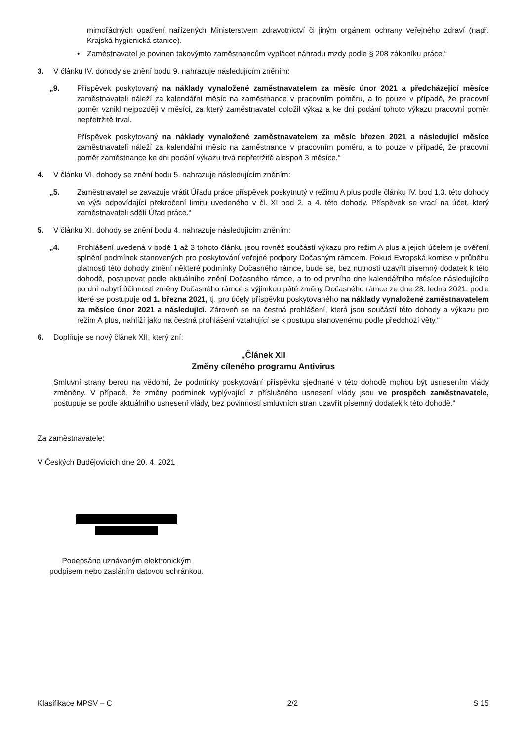mimořádných opatření nařízených Ministerstvem zdravotnictví či jiným orgánem ochrany veřejného zdraví (např. Krajská hygienická stanice).
• Zaměstnavatel je povinen takovýmto zaměstnancům vyplácet náhradu mzdy podle § 208 zákoníku práce.“
3. V článku IV. dohody se znění bodu 9. nahrazuje následujícím zněním:
„9. Příspěvek poskytovaný na náklady vynaložené zaměstnavatelem za měsíc únor 2021 a předcházející měsíce zaměstnavateli náleží za kalendářní měsíc na zaměstnance v pracovním poměru, a to pouze v případě, že pracovní poměr vznikl nejpozději v měsíci, za který zaměstnavatel doložil výkaz a ke dni podání tohoto výkazu pracovní poměr nepřetržitě trval.
Příspěvek poskytovaný na náklady vynaložené zaměstnavatelem za měsíc březen 2021 a následující měsíce zaměstnavateli náleží za kalendářní měsíc na zaměstnance v pracovním poměru, a to pouze v případě, že pracovní poměr zaměstnance ke dni podání výkazu trvá nepřetržitě alespoň 3 měsíce.“
4. V článku VI. dohody se znění bodu 5. nahrazuje následujícím zněním:
„5. Zaměstnavatel se zavazuje vrátit Úřadu práce příspěvek poskytnutý v režimu A plus podle článku IV. bod 1.3. této dohody ve výši odpovídající překročení limitu uvedeného v čl. XI bod 2. a 4. této dohody. Příspěvek se vrací na účet, který zaměstnavateli sdělí Úřad práce.“
5. V článku XI. dohody se znění bodu 4. nahrazuje následujícím zněním:
„4. Prohlášení uvedená v bodě 1 až 3 tohoto článku jsou rovněž součástí výkazu pro režim A plus a jejich účelem je ověření splnění podmínek stanovených pro poskytování veřejné podpory Dočasným rámcem. Pokud Evropská komise v průběhu platnosti této dohody změní některé podmínky Dočasného rámce, bude se, bez nutnosti uzavřít písemný dodatek k této dohodě, postupovat podle aktuálního znění Dočasného rámce, a to od prvního dne kalendářního měsíce následujícího po dni nabytí účinnosti změny Dočasného rámce s výjimkou páté změny Dočasného rámce ze dne 28. ledna 2021, podle které se postupuje od 1. března 2021, tj. pro účely příspěvku poskytovaného na náklady vynaložené zaměstnavatelem za měsíce únor 2021 a následující. Zároveň se na čestná prohlášení, která jsou součástí této dohody a výkazu pro režim A plus, nahlíží jako na čestná prohlášení vztahující se k postupu stanovenému podle předchozí věty.“
6. Doplňuje se nový článek XII, který zní:
„Článek XII
Změny cíleného programu Antivirus
Smluvní strany berou na vědomí, že podmínky poskytování příspěvku sjednané v této dohodě mohou být usnesením vlády změněny. V případě, že změny podmínek vyplývající z příslušného usnesení vlády jsou ve prospěch zaměstnavatele, postupuje se podle aktuálního usnesení vlády, bez povinnosti smluvních stran uzavřít písemný dodatek k této dohodě.“
Za zaměstnavatele:
V Českých Budějovicích dne 20. 4. 2021
Podepsáno uznávaným elektronickým
podpisem nebo zasláním datovou schránkou.
Klasifikace MPSV – C 2/2 S 15